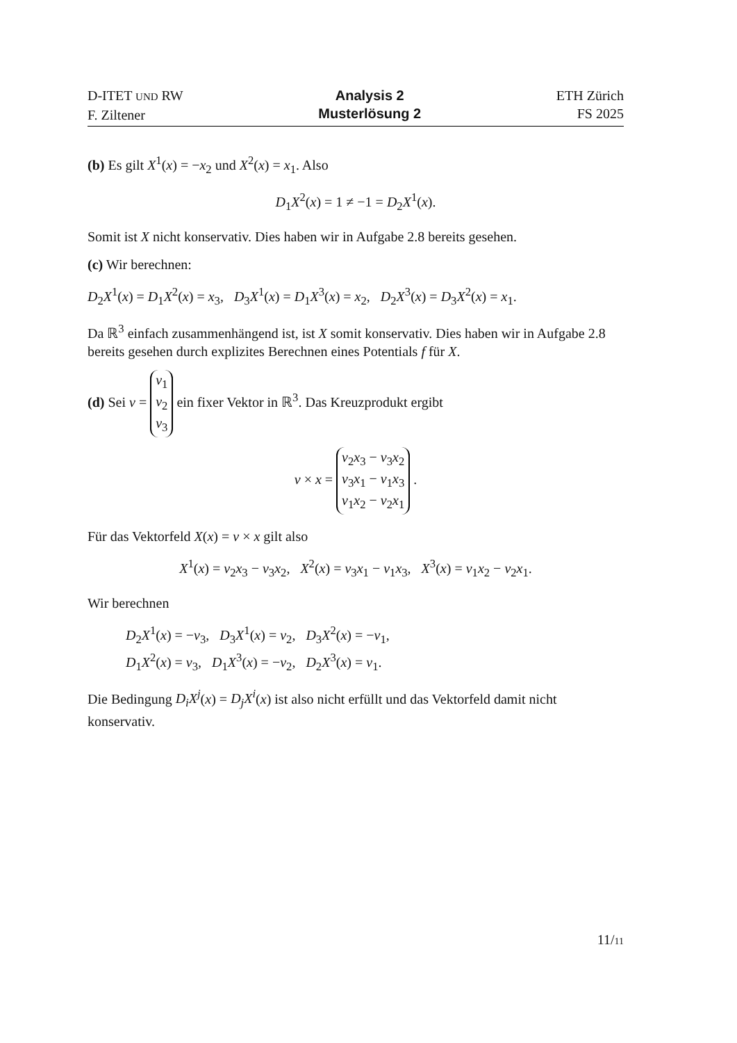D-ITET UND RW
F. Ziltener
Analysis 2
Musterlösung 2
ETH Zürich
FS 2025
(b) Es gilt X<sup>1</sup>(x) = −x<sub>2</sub> und X<sup>2</sup>(x) = x<sub>1</sub>. Also
D<sub>1</sub>X<sup>2</sup>(x) = 1 ≠ −1 = D<sub>2</sub>X<sup>1</sup>(x).
Somit ist X nicht konservativ. Dies haben wir in Aufgabe 2.8 bereits gesehen.
(c) Wir berechnen:
D<sub>2</sub>X<sup>1</sup>(x) = D<sub>1</sub>X<sup>2</sup>(x) = x<sub>3</sub>, D<sub>3</sub>X<sup>1</sup>(x) = D<sub>1</sub>X<sup>3</sup>(x) = x<sub>2</sub>, D<sub>2</sub>X<sup>3</sup>(x) = D<sub>3</sub>X<sup>2</sup>(x) = x<sub>1</sub>.
Da ℝ<sup>3</sup> einfach zusammenhängend ist, ist X somit konservativ. Dies haben wir in Aufgabe 2.8 bereits gesehen durch explizites Berechnen eines Potentials f für X.
(d) Sei v = v<sub>1</sub>
v<sub>2</sub>
v<sub>3</sub> ein fixer Vektor in ℝ<sup>3</sup>. Das Kreuzprodukt ergibt
v × x = v<sub>2</sub>x<sub>3</sub> − v<sub>3</sub>x<sub>2</sub>
v<sub>3</sub>x<sub>1</sub> − v<sub>1</sub>x<sub>3</sub>
v<sub>1</sub>x<sub>2</sub> − v<sub>2</sub>x<sub>1</sub> .
Für das Vektorfeld X(x) = v × x gilt also
X<sup>1</sup>(x) = v<sub>2</sub>x<sub>3</sub> − v<sub>3</sub>x<sub>2</sub>, X<sup>2</sup>(x) = v<sub>3</sub>x<sub>1</sub> − v<sub>1</sub>x<sub>3</sub>, X<sup>3</sup>(x) = v<sub>1</sub>x<sub>2</sub> − v<sub>2</sub>x<sub>1</sub>.
Wir berechnen
D<sub>2</sub>X<sup>1</sup>(x) = −v<sub>3</sub>, D<sub>3</sub>X<sup>1</sup>(x) = v<sub>2</sub>, D<sub>3</sub>X<sup>2</sup>(x) = −v<sub>1</sub>,
D<sub>1</sub>X<sup>2</sup>(x) = v<sub>3</sub>, D<sub>1</sub>X<sup>3</sup>(x) = −v<sub>2</sub>, D<sub>2</sub>X<sup>3</sup>(x) = v<sub>1</sub>.
Die Bedingung D<sub>i</sub>X<sup>j</sup>(x) = D<sub>j</sub>X<sup>i</sup>(x) ist also nicht erfüllt und das Vektorfeld damit nicht konservativ.
11/11